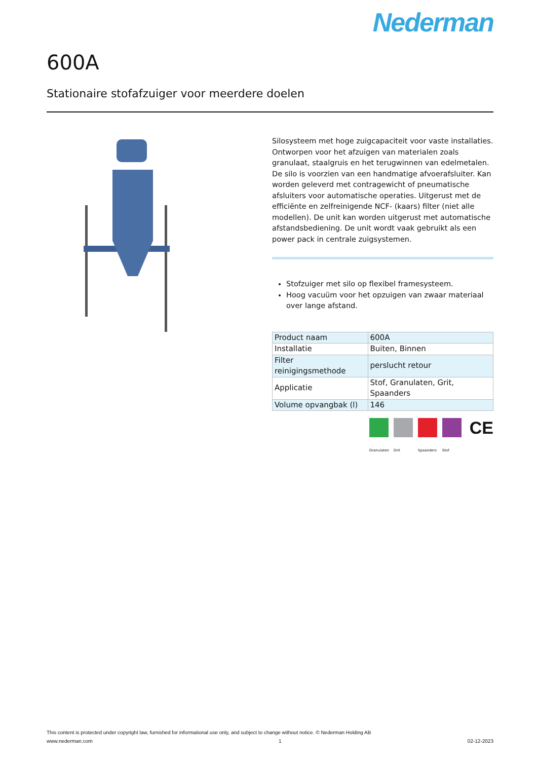Nederman
600A
Stationaire stofafzuiger voor meerdere doelen
Silosysteem met hoge zuigcapaciteit voor vaste installaties. Ontworpen voor het afzuigen van materialen zoals granulaat, staalgruis en het terugwinnen van edelmetalen. De silo is voorzien van een handmatige afvoerafsluiter. Kan worden geleverd met contragewicht of pneumatische afsluiters voor automatische operaties. Uitgerust met de efficiënte en zelfreinigende NCF- (kaars) filter (niet alle modellen). De unit kan worden uitgerust met automatische afstandsbediening. De unit wordt vaak gebruikt als een power pack in centrale zuigsystemen.
Stofzuiger met silo op flexibel framesysteem.
Hoog vacuüm voor het opzuigen van zwaar materiaal over lange afstand.
| Product naam | 600A |
| Installatie | Buiten, Binnen |
| Filter reinigingsmethode | perslucht retour |
| Applicatie | Stof, Granulaten, Grit, Spaanders |
| Volume opvangbak (l) | 146 |
Granulaten
Grit Spaanders Stof
CE
This content is protected under copyright law, furnished for informational use only, and subject to change without notice. © Nederman Holding AB
www.nederman.com 1 02-12-2023